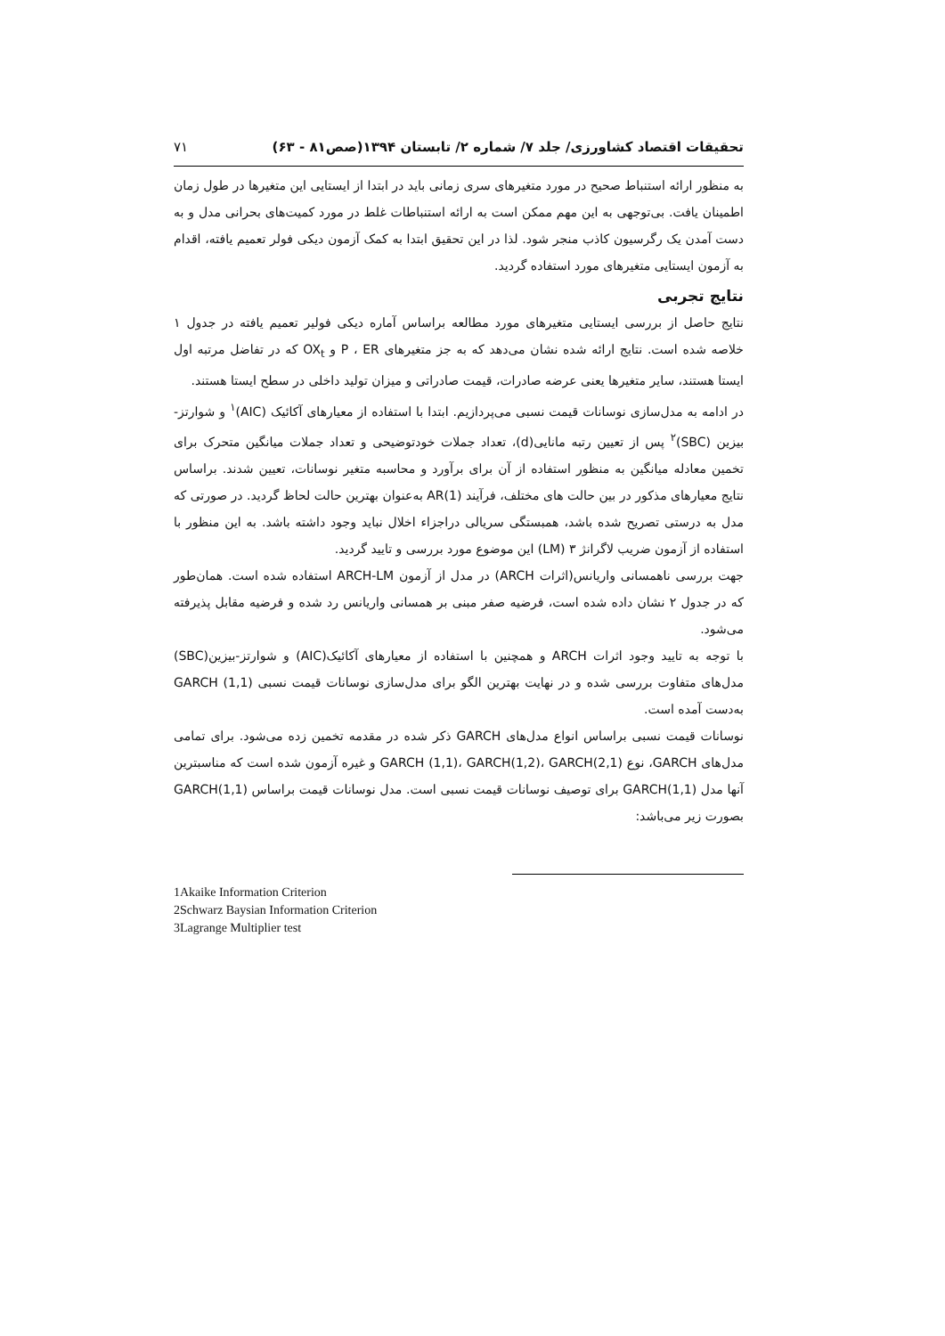تحقیقات اقتصاد کشاورزی/ جلد ۷/ شماره ۲/ تابستان ۱۳۹۴(صص۸۱ - ۶۳) ۷۱
به منظور ارائه استنباط صحیح در مورد متغیرهای سری زمانی باید در ابتدا از ایستایی این متغیرها در طول زمان اطمینان یافت. بی‌توجهی به این مهم ممکن است به ارائه استنباطات غلط در مورد کمیت‌های بحرانی مدل و به دست آمدن یک رگرسیون کاذب منجر شود. لذا در این تحقیق ابتدا به کمک آزمون دیکی فولر تعمیم یافته، اقدام به آزمون ایستایی متغیرهای مورد استفاده گردید.
نتایج تجربی
نتایج حاصل از بررسی ایستایی متغیرهای مورد مطالعه براساس آماره دیکی فولیر تعمیم یافته در جدول ۱ خلاصه شده است. نتایج ارائه شده نشان می‌دهد که به جز متغیرهای P ، ER و OX<sub>t</sub> که در تفاضل مرتبه اول ایستا هستند، سایر متغیرها یعنی عرضه صادرات، قیمت صادراتی و میزان تولید داخلی در سطح ایستا هستند.
در ادامه به مدل‌سازی نوسانات قیمت نسبی می‌پردازیم. ابتدا با استفاده از معیارهای آکائیک (AIC)<sup>۱</sup> و شوارتز-بیزین (SBC)<sup>۲</sup> پس از تعیین رتبه مانایی(d)، تعداد جملات خودتوضیحی و تعداد جملات میانگین متحرک برای تخمین معادله میانگین به منظور استفاده از آن برای برآورد و محاسبه متغیر نوسانات، تعیین شدند. براساس نتایج معیارهای مذکور در بین حالت های مختلف، فرآیند AR(1) به‌عنوان بهترین حالت لحاظ گردید. در صورتی که مدل به درستی تصریح شده باشد، همبستگی سریالی دراجزاء اخلال نباید وجود داشته باشد. به این منظور با استفاده از آزمون ضریب لاگرانژ ۳ (LM) این موضوع مورد بررسی و تایید گردید.
جهت بررسی ناهمسانی واریانس(اثرات ARCH) در مدل از آزمون ARCH-LM استفاده شده است. همان‌طور که در جدول ۲ نشان داده شده است، فرضیه صفر مبنی بر همسانی واریانس رد شده و فرضیه مقابل پذیرفته می‌شود.
با توجه به تایید وجود اثرات ARCH و همچنین با استفاده از معیارهای آکائیک(AIC) و شوارتز-بیزین(SBC) مدل‌های متفاوت بررسی شده و در نهایت بهترین الگو برای مدل‌سازی نوسانات قیمت نسبی GARCH (1,1) به‌دست آمده است.
نوسانات قیمت نسبی براساس انواع مدل‌های GARCH ذکر شده در مقدمه تخمین زده می‌شود. برای تمامی مدل‌های GARCH، نوع GARCH (1,1)، GARCH(1,2)، GARCH(2,1) و غیره آزمون شده است که مناسبترین آنها مدل GARCH(1,1) برای توصیف نوسانات قیمت نسبی است. مدل نوسانات قیمت براساس GARCH(1,1) بصورت زیر می‌باشد:
1Akaike Information Criterion
2Schwarz Baysian Information Criterion
3Lagrange Multiplier test